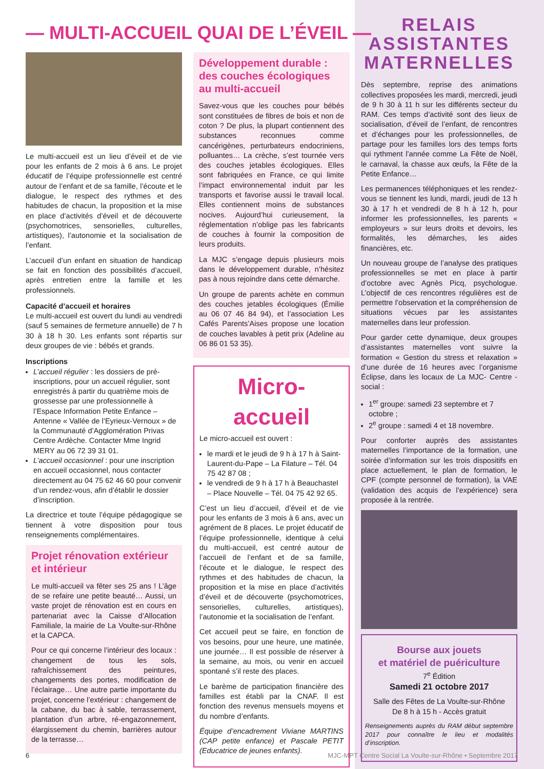— MULTI-ACCUEIL QUAI DE L’ÉVEIL —
Le multi-accueil est un lieu d’éveil et de vie pour les enfants de 2 mois à 6 ans. Le projet éducatif de l’équipe professionnelle est centré autour de l’enfant et de sa famille, l’écoute et le dialogue, le respect des rythmes et des habitudes de chacun, la proposition et la mise en place d’activités d’éveil et de découverte (psychomotrices, sensorielles, culturelles, artistiques), l’autonomie et la socialisation de l’enfant.
L’accueil d’un enfant en situation de handicap se fait en fonction des possibilités d’accueil, après entretien entre la famille et les professionnels.
Capacité d’accueil et horaires
Le multi-accueil est ouvert du lundi au vendredi (sauf 5 semaines de fermeture annuelle) de 7 h 30 à 18 h 30. Les enfants sont répartis sur deux groupes de vie : bébés et grands.
Inscriptions
L’accueil régulier : les dossiers de pré-inscriptions, pour un accueil régulier, sont enregistrés à partir du quatrième mois de grossesse par une professionnelle à l’Espace Information Petite Enfance – Antenne « Vallée de l’Eyrieux-Vernoux » de la Communauté d’Agglomération Privas Centre Ardèche. Contacter Mme Ingrid MERY au 06 72 39 31 01.
L’accueil occasionnel : pour une inscription en accueil occasionnel, nous contacter directement au 04 75 62 46 60 pour convenir d’un rendez-vous, afin d’établir le dossier d’inscription.
La directrice et toute l’équipe pédagogique se tiennent à votre disposition pour tous renseignements complémentaires.
Projet rénovation extérieur et intérieur
Le multi-accueil va fêter ses 25 ans ! L’âge de se refaire une petite beauté… Aussi, un vaste projet de rénovation est en cours en partenariat avec la Caisse d’Allocation Familiale, la mairie de La Voulte-sur-Rhône et la CAPCA.
Pour ce qui concerne l’intérieur des locaux : changement de tous les sols, rafraîchissement des peintures, changements des portes, modification de l’éclairage… Une autre partie importante du projet, concerne l’extérieur : changement de la cabane, du bac à sable, terrassement, plantation d’un arbre, ré-engazonnement, élargissement du chemin, barrières autour de la terrasse…
Développement durable : des couches écologiques au multi-accueil
Savez-vous que les couches pour bébés sont constituées de fibres de bois et non de coton ? De plus, la plupart contiennent des substances reconnues comme cancérigènes, perturbateurs endocriniens, polluantes… La crèche, s’est tournée vers des couches jetables écologiques. Elles sont fabriquées en France, ce qui limite l’impact environnemental induit par les transports et favorise aussi le travail local. Elles contiennent moins de substances nocives. Aujourd’hui curieusement, la réglementation n’oblige pas les fabricants de couches à fournir la composition de leurs produits.
La MJC s’engage depuis plusieurs mois dans le développement durable, n’hésitez pas à nous rejoindre dans cette démarche.
Un groupe de parents achète en commun des couches jetables écologiques (Émilie au 06 07 46 84 94), et l’association Les Cafés Parents’Aises propose une location de couches lavables à petit prix (Adeline au 06 86 01 53 35).
Micro-accueil
Le micro-accueil est ouvert :
le mardi et le jeudi de 9 h à 17 h à Saint-Laurent-du-Pape – La Filature – Tél. 04 75 42 87 08 ;
le vendredi de 9 h à 17 h à Beauchastel – Place Nouvelle – Tél. 04 75 42 92 65.
C’est un lieu d’accueil, d’éveil et de vie pour les enfants de 3 mois à 6 ans, avec un agrément de 8 places. Le projet éducatif de l’équipe professionnelle, identique à celui du multi-accueil, est centré autour de l’accueil de l’enfant et de sa famille, l’écoute et le dialogue, le respect des rythmes et des habitudes de chacun, la proposition et la mise en place d’activités d’éveil et de découverte (psychomotrices, sensorielles, culturelles, artistiques), l’autonomie et la socialisation de l’enfant.
Cet accueil peut se faire, en fonction de vos besoins, pour une heure, une matinée, une journée… Il est possible de réserver à la semaine, au mois, ou venir en accueil spontané s’il reste des places.
Le barème de participation financière des familles est établi par la CNAF. Il est fonction des revenus mensuels moyens et du nombre d’enfants.
Équipe d’encadrement Viviane MARTINS (CAP petite enfance) et Pascale PETIT (Educatrice de jeunes enfants).
RELAIS
ASSISTANTES
MATERNELLES
Dès septembre, reprise des animations collectives proposées les mardi, mercredi, jeudi de 9 h 30 à 11 h sur les différents secteur du RAM. Ces temps d’activité sont des lieux de socialisation, d’éveil de l’enfant, de rencontres et d’échanges pour les professionnelles, de partage pour les familles lors des temps forts qui rythment l’année comme La Fête de Noël, le carnaval, la chasse aux œufs, la Fête de la Petite Enfance…
Les permanences téléphoniques et les rendez-vous se tiennent les lundi, mardi, jeudi de 13 h 30 à 17 h et vendredi de 8 h à 12 h, pour informer les professionnelles, les parents « employeurs » sur leurs droits et devoirs, les formalités, les démarches, les aides financières, etc.
Un nouveau groupe de l’analyse des pratiques professionnelles se met en place à partir d’octobre avec Agnès Picq, psychologue. L’objectif de ces rencontres régulières est de permettre l’observation et la compréhension de situations vécues par les assistantes maternelles dans leur profession.
Pour garder cette dynamique, deux groupes d’assistantes maternelles vont suivre la formation « Gestion du stress et relaxation » d’une durée de 16 heures avec l’organisme Éclipse, dans les locaux de La MJC- Centre -social :
1<sup>er</sup> groupe: samedi 23 septembre et 7 octobre ;
2<sup>e</sup> groupe : samedi 4 et 18 novembre.
Pour conforter auprès des assistantes maternelles l’importance de la formation, une soirée d’information sur les trois dispositifs en place actuellement, le plan de formation, le CPF (compte personnel de formation), la VAE (validation des acquis de l’expérience) sera proposée à la rentrée.
Bourse aux jouets
et matériel de puériculture
7<sup>e</sup> Édition
Samedi 21 octobre 2017
Salle des Fêtes de La Voulte-sur-Rhône
De 8 h à 15 h - Accès gratuit
Renseignements auprès du RAM début septembre 2017 pour connaître le lieu et modalités d’inscription.
6 MJC-MPT Centre Social La Voulte-sur-Rhône • Septembre 2017